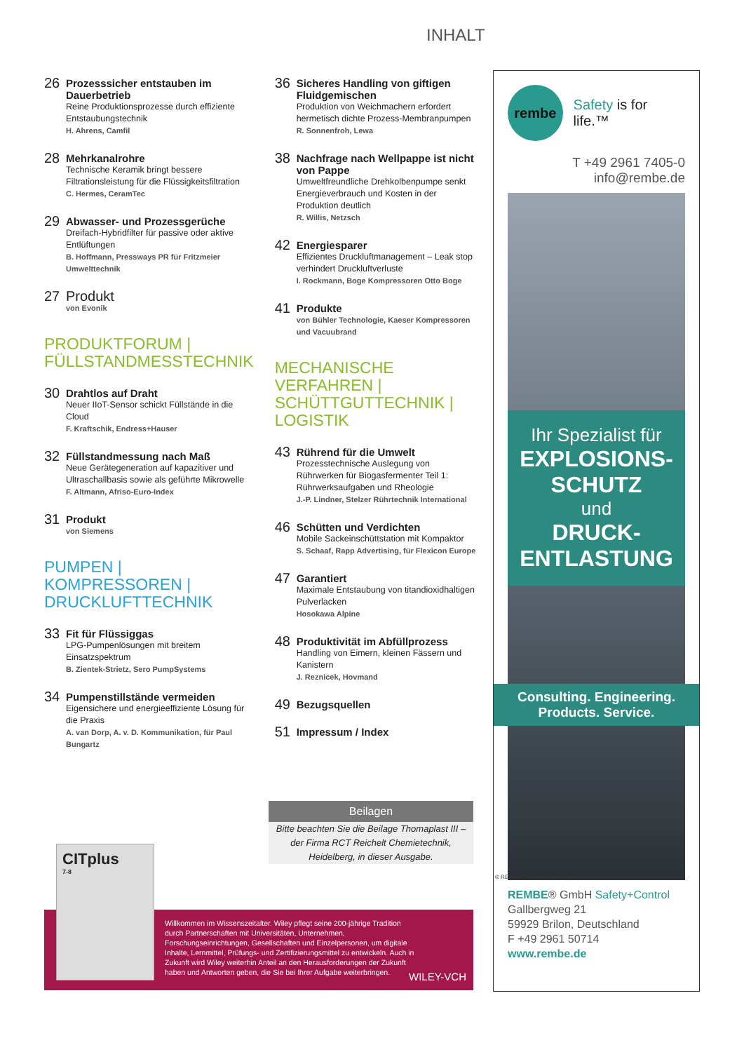INHALT
26
Prozesssicher entstauben im Dauerbetrieb
Reine Produktionsprozesse durch effiziente Entstaubungstechnik
H. Ahrens, Camfil
28
Mehrkanalrohre
Technische Keramik bringt bessere Filtrationsleistung für die Flüssigkeitsfiltration
C. Hermes, CeramTec
29
Abwasser- und Prozessgerüche
Dreifach-Hybridfilter für passive oder aktive Entlüftungen
B. Hoffmann, Pressways PR für Fritzmeier Umwelttechnik
27 Produkt
von Evonik
PRODUKTFORUM |
FÜLLSTANDMESSTECHNIK
30
Drahtlos auf Draht
Neuer IIoT-Sensor schickt Füllstände in die Cloud
F. Kraftschik, Endress+Hauser
32
Füllstandmessung nach Maß
Neue Gerätegeneration auf kapazitiver und Ultraschallbasis sowie als geführte Mikrowelle
F. Altmann, Afriso-Euro-Index
31
Produkt
von Siemens
PUMPEN | KOMPRESSOREN |
DRUCKLUFTTECHNIK
33
Fit für Flüssiggas
LPG-Pumpenlösungen mit breitem Einsatzspektrum
B. Zientek-Strietz, Sero PumpSystems
34
Pumpenstillstände vermeiden
Eigensichere und energieeffiziente Lösung für die Praxis
A. van Dorp, A. v. D. Kommunikation, für Paul Bungartz
36
Sicheres Handling von giftigen Fluidgemischen
Produktion von Weichmachern erfordert hermetisch dichte Prozess-Membranpumpen
R. Sonnenfroh, Lewa
38
Nachfrage nach Wellpappe ist nicht von Pappe
Umweltfreundliche Drehkolbenpumpe senkt Energieverbrauch und Kosten in der Produktion deutlich
R. Willis, Netzsch
42
Energiesparer
Effizientes Druckluftmanagement – Leak stop verhindert Druckluftverluste
I. Rockmann, Boge Kompressoren Otto Boge
41
Produkte
von Bühler Technologie, Kaeser Kompressoren und Vacuubrand
MECHANISCHE VERFAHREN |
SCHÜTTGUTTECHNIK | LOGISTIK
43
Rührend für die Umwelt
Prozesstechnische Auslegung von Rührwerken für Biogasfermenter Teil 1: Rührwerksaufgaben und Rheologie
J.-P. Lindner, Stelzer Rührtechnik International
46
Schütten und Verdichten
Mobile Sackeinschüttstation mit Kompaktor
S. Schaaf, Rapp Advertising, für Flexicon Europe
47
Garantiert
Maximale Entstaubung von titandioxidhaltigen Pulverlacken
Hosokawa Alpine
48
Produktivität im Abfüllprozess
Handling von Eimern, kleinen Fässern und Kanistern
J. Reznicek, Hovmand
49
Bezugsquellen
51
Impressum / Index
Beilagen
Bitte beachten Sie die Beilage Thomaplast III – der Firma RCT Reichelt Chemietechnik, Heidelberg, in dieser Ausgabe.
Willkommen im Wissenszeitalter. Wiley pflegt seine 200-jährige Tradition durch Partnerschaften mit Universitäten, Unternehmen, Forschungseinrichtungen, Gesellschaften und Einzelpersonen, um digitale Inhalte, Lernmittel, Prüfungs- und Zertifizierungsmittel zu entwickeln. Auch in Zukunft wird Wiley weiterhin Anteil an den Herausforderungen der Zukunft haben und Antworten geben, die Sie bei Ihrer Aufgabe weiterbringen.
WILEY-VCH
CITplus
7-8
rembe
Safety is for life.™
T +49 2961 7405-0
info@rembe.de
Ihr Spezialist für
EXPLOSIONS-
SCHUTZ
und
DRUCK-
ENTLASTUNG
Consulting. Engineering.
Products. Service.
© REMBE® | All rights reserved
REMBE® GmbH Safety+Control
Gallbergweg 21
59929 Brilon, Deutschland
F +49 2961 50714
www.rembe.de